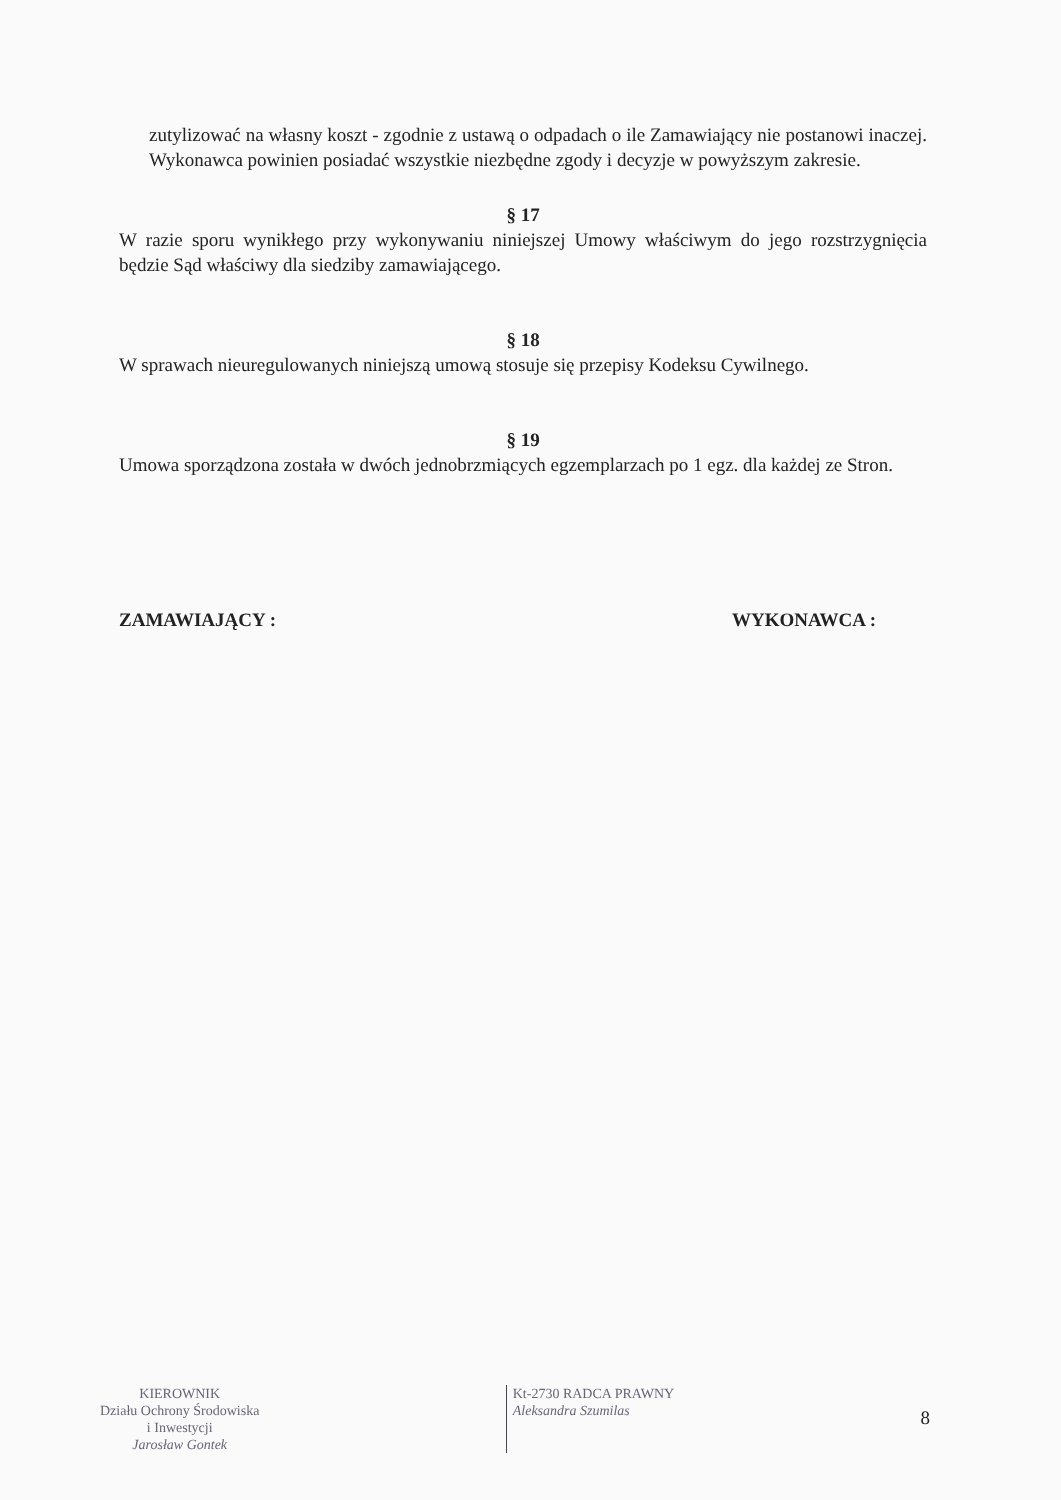zutylizować na własny koszt - zgodnie z ustawą o odpadach o ile Zamawiający nie postanowi inaczej. Wykonawca powinien posiadać wszystkie niezbędne zgody i decyzje w powyższym zakresie.
§ 17
W razie sporu wynikłego przy wykonywaniu niniejszej Umowy właściwym do jego rozstrzygnięcia będzie Sąd właściwy dla siedziby zamawiającego.
§ 18
W sprawach nieuregulowanych niniejszą umową stosuje się przepisy Kodeksu Cywilnego.
§ 19
Umowa sporządzona została w dwóch jednobrzmiących egzemplarzach po 1 egz. dla każdej ze Stron.
ZAMAWIAJĄCY : WYKONAWCA :
KIEROWNIK
Działu Ochrony Środowiska
i Inwestycji
Jarosław Gontek
Kt-2730 RADCA PRAWNY
Aleksandra Szumilas
8